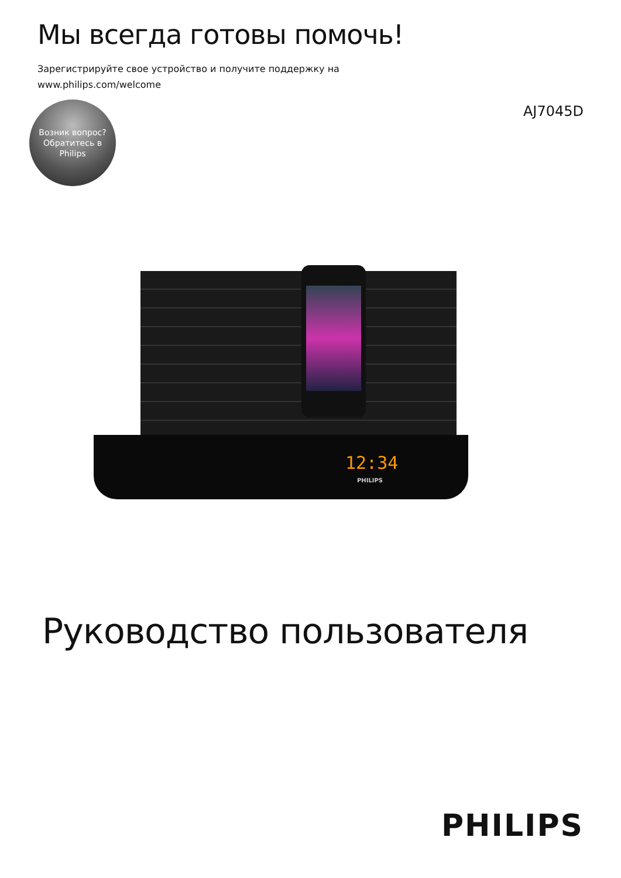Мы всегда готовы помочь!
Зарегистрируйте свое устройство и получите поддержку на
www.philips.com/welcome
Возник вопрос?
Обратитесь в
Philips
AJ7045D
12:34
PHILIPS
Руководство пользователя
PHILIPS